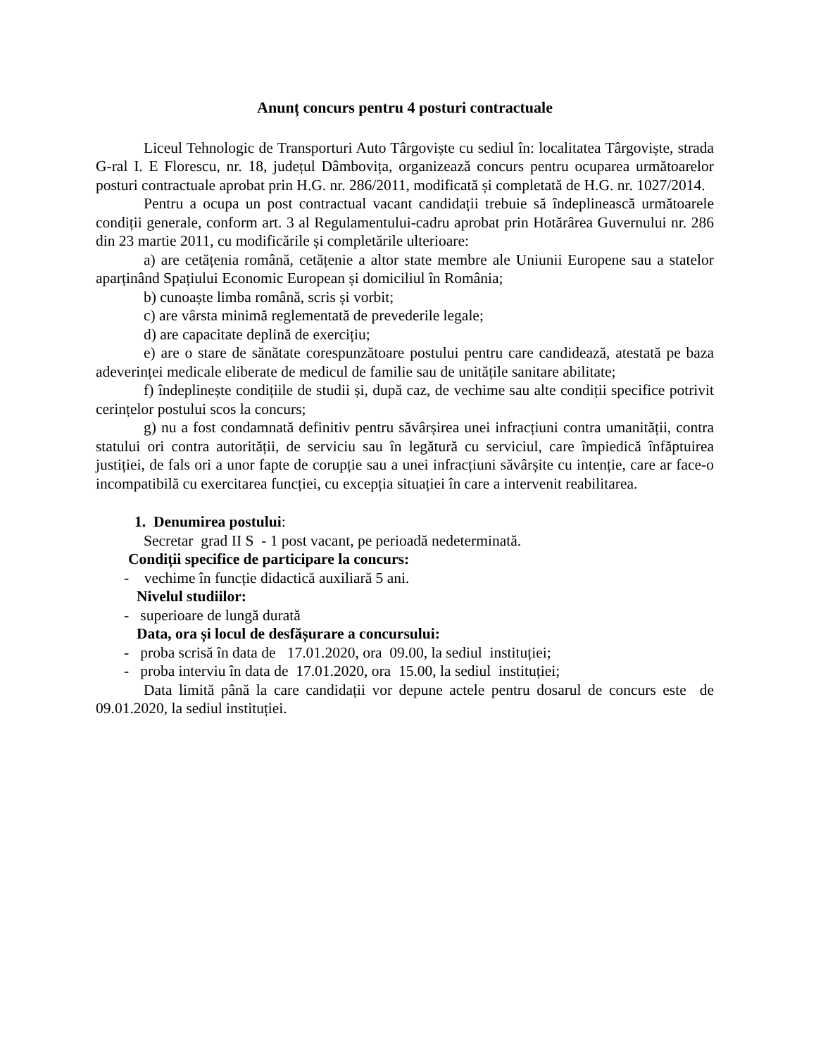Anunț concurs pentru 4 posturi contractuale
Liceul Tehnologic de Transporturi Auto Târgoviște cu sediul în: localitatea Târgoviște, strada G-ral I. E Florescu, nr. 18, județul Dâmbovița, organizează concurs pentru ocuparea următoarelor posturi contractuale aprobat prin H.G. nr. 286/2011, modificată și completată de H.G. nr. 1027/2014.
Pentru a ocupa un post contractual vacant candidații trebuie să îndeplinească următoarele condiții generale, conform art. 3 al Regulamentului-cadru aprobat prin Hotărârea Guvernului nr. 286 din 23 martie 2011, cu modificările și completările ulterioare:
a) are cetățenia română, cetățenie a altor state membre ale Uniunii Europene sau a statelor aparținând Spațiului Economic European și domiciliul în România;
b) cunoaște limba română, scris și vorbit;
c) are vârsta minimă reglementată de prevederile legale;
d) are capacitate deplină de exercițiu;
e) are o stare de sănătate corespunzătoare postului pentru care candidează, atestată pe baza adeverinței medicale eliberate de medicul de familie sau de unitățile sanitare abilitate;
f) îndeplinește condițiile de studii și, după caz, de vechime sau alte condiții specifice potrivit cerințelor postului scos la concurs;
g) nu a fost condamnată definitiv pentru săvârșirea unei infracțiuni contra umanității, contra statului ori contra autorității, de serviciu sau în legătură cu serviciul, care împiedică înfăptuirea justiției, de fals ori a unor fapte de corupție sau a unei infracțiuni săvârșite cu intenție, care ar face-o incompatibilă cu exercitarea funcției, cu excepția situației în care a intervenit reabilitarea.
1. Denumirea postului:
Secretar grad II S - 1 post vacant, pe perioadă nedeterminată.
Condiții specifice de participare la concurs:
- vechime în funcție didactică auxiliară 5 ani.
Nivelul studiilor:
- superioare de lungă durată
Data, ora și locul de desfășurare a concursului:
- proba scrisă în data de 17.01.2020, ora 09.00, la sediul instituției;
- proba interviu în data de 17.01.2020, ora 15.00, la sediul instituției;
Data limită până la care candidații vor depune actele pentru dosarul de concurs este de 09.01.2020, la sediul instituției.